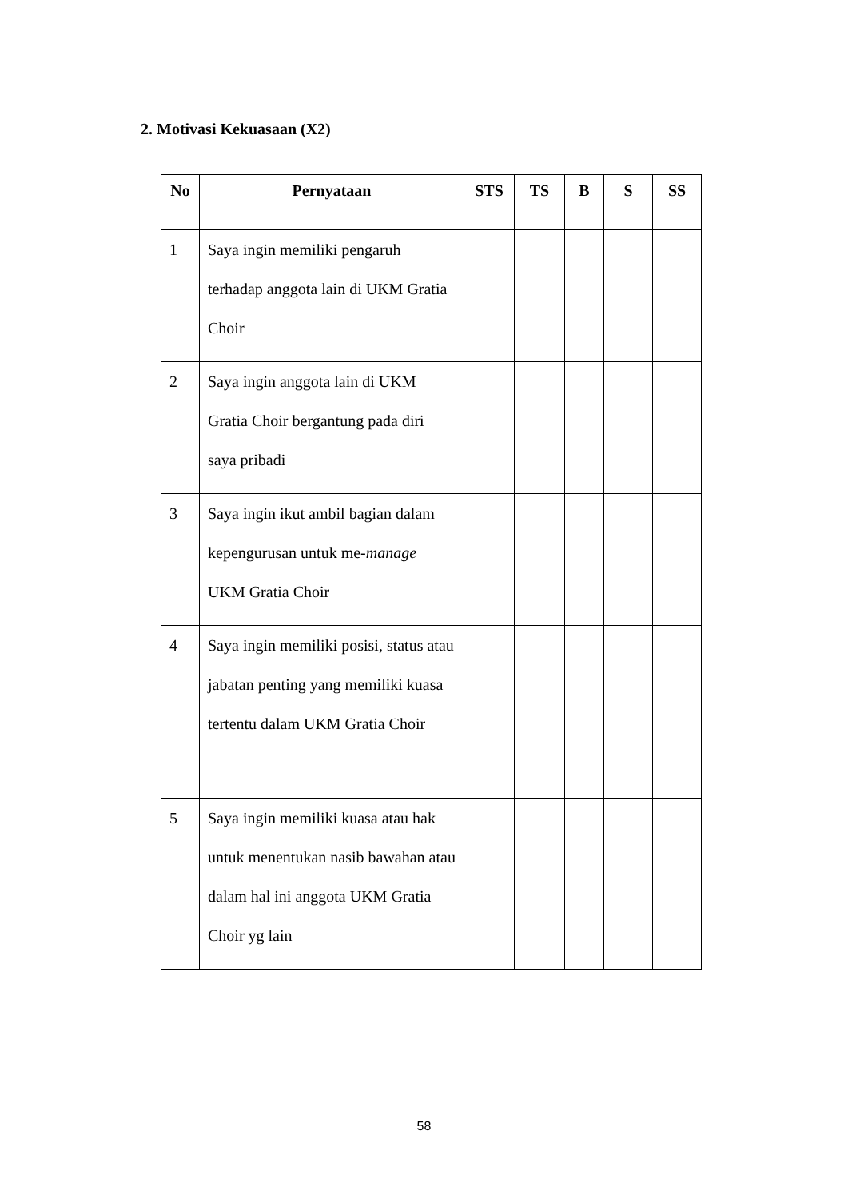2. Motivasi Kekuasaan (X2)
| No | Pernyataan | STS | TS | B | S | SS |
| --- | --- | --- | --- | --- | --- | --- |
| 1 | Saya ingin memiliki pengaruh terhadap anggota lain di UKM Gratia Choir | | | | | |
| 2 | Saya ingin anggota lain di UKM Gratia Choir bergantung pada diri saya pribadi | | | | | |
| 3 | Saya ingin ikut ambil bagian dalam kepengurusan untuk me- manage UKM Gratia Choir | | | | | |
| 4 | Saya ingin memiliki posisi, status atau jabatan penting yang memiliki kuasa tertentu dalam UKM Gratia Choir | | | | | |
| 5 | Saya ingin memiliki kuasa atau hak untuk menentukan nasib bawahan atau dalam hal ini anggota UKM Gratia Choir yg lain | | | | | |
58